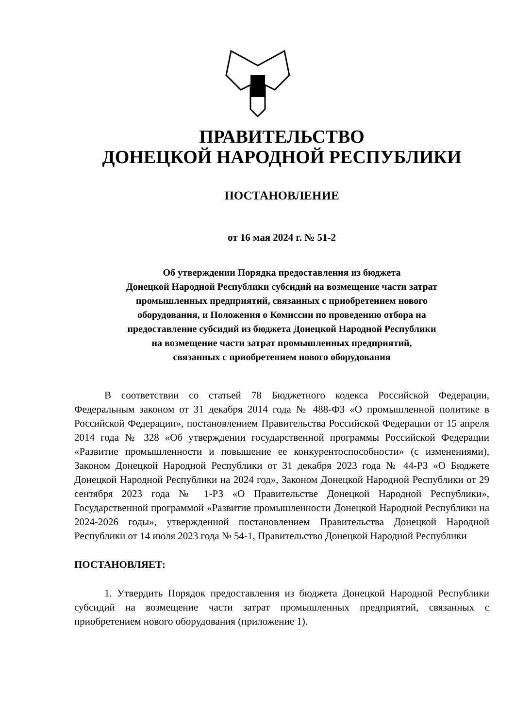ПРАВИТЕЛЬСТВО
ДОНЕЦКОЙ НАРОДНОЙ РЕСПУБЛИКИ
ПОСТАНОВЛЕНИЕ
от 16 мая 2024 г. № 51-2
Об утверждении Порядка предоставления из бюджета
Донецкой Народной Республики субсидий на возмещение части затрат
промышленных предприятий, связанных с приобретением нового
оборудования, и Положения о Комиссии по проведению отбора на
предоставление субсидий из бюджета Донецкой Народной Республики
на возмещение части затрат промышленных предприятий,
связанных с приобретением нового оборудования
В соответствии со статьей 78 Бюджетного кодекса Российской Федерации, Федеральным законом от 31 декабря 2014 года № 488-ФЗ «О промышленной политике в Российской Федерации», постановлением Правительства Российской Федерации от 15 апреля 2014 года № 328 «Об утверждении государственной программы Российской Федерации «Развитие промышленности и повышение ее конкурентоспособности» (с изменениями), Законом Донецкой Народной Республики от 31 декабря 2023 года № 44-РЗ «О Бюджете Донецкой Народной Республики на 2024 год», Законом Донецкой Народной Республики от 29 сентября 2023 года № 1-РЗ «О Правительстве Донецкой Народной Республики», Государственной программой «Развитие промышленности Донецкой Народной Республики на 2024-2026 годы», утвержденной постановлением Правительства Донецкой Народной Республики от 14 июля 2023 года № 54-1, Правительство Донецкой Народной Республики
ПОСТАНОВЛЯЕТ:
1. Утвердить Порядок предоставления из бюджета Донецкой Народной Республики субсидий на возмещение части затрат промышленных предприятий, связанных с приобретением нового оборудования (приложение 1).